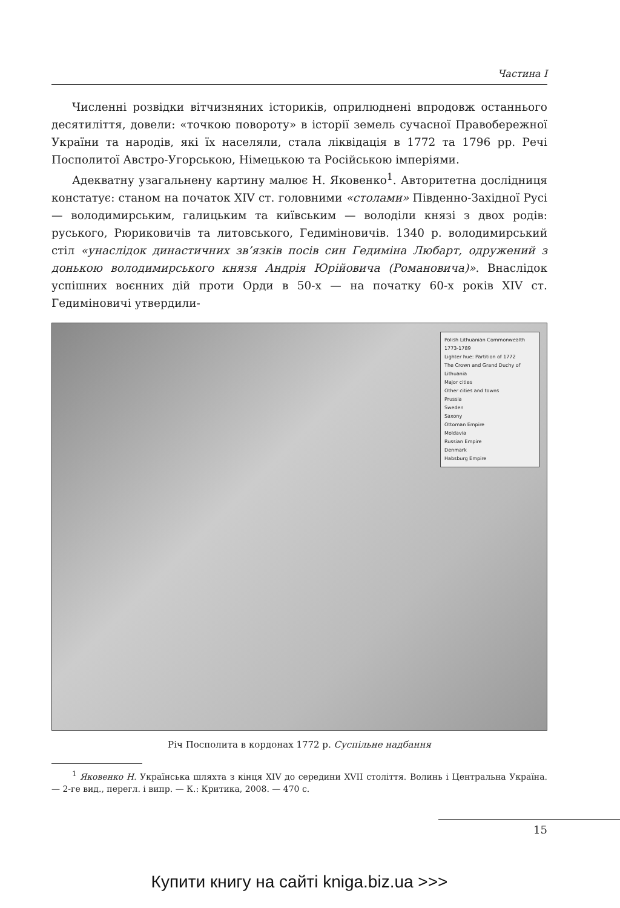Частина I
Численні розвідки вітчизняних істориків, оприлюднені впродовж останнього десятиліття, довели: «точкою повороту» в історії земель сучасної Правобережної України та народів, які їх населяли, стала ліквідація в 1772 та 1796 рр. Речі Посполитої Австро-Угорською, Німецькою та Російською імперіями.
Адекватну узагальнену картину малює Н. Яковенко<sup>1</sup>. Авторитетна дослідниця констатує: станом на початок XIV ст. головними «столами» Південно-Західної Русі — володимирським, галицьким та київським — володіли князі з двох родів: руського, Рюриковичів та литовського, Гедиміновичів. 1340 р. володимирський стіл «унаслідок династичних зв’язків посів син Гедиміна Любарт, одружений з донькою володимирського князя Андрія Юрійовича (Романовича)». Внаслідок успішних воєнних дій проти Орди в 50-х — на початку 60-х років XIV ст. Гедиміновичі утвердили-
Polish Lithuanian Commonwealth 1773-1789
Lighter hue: Partition of 1772
The Crown and Grand Duchy of Lithuania
Major cities
Other cities and towns
Prussia
Sweden
Saxony
Ottoman Empire
Moldavia
Russian Empire
Denmark
Habsburg Empire
Річ Посполита в кордонах 1772 р. Суспільне надбання
<sup>1</sup> Яковенко Н. Українська шляхта з кінця XIV до середини XVII століття. Волинь і Центральна Україна. — 2-ге вид., перегл. і випр. — К.: Критика, 2008. — 470 с.
15
Купити книгу на сайті kniga.biz.ua >>>